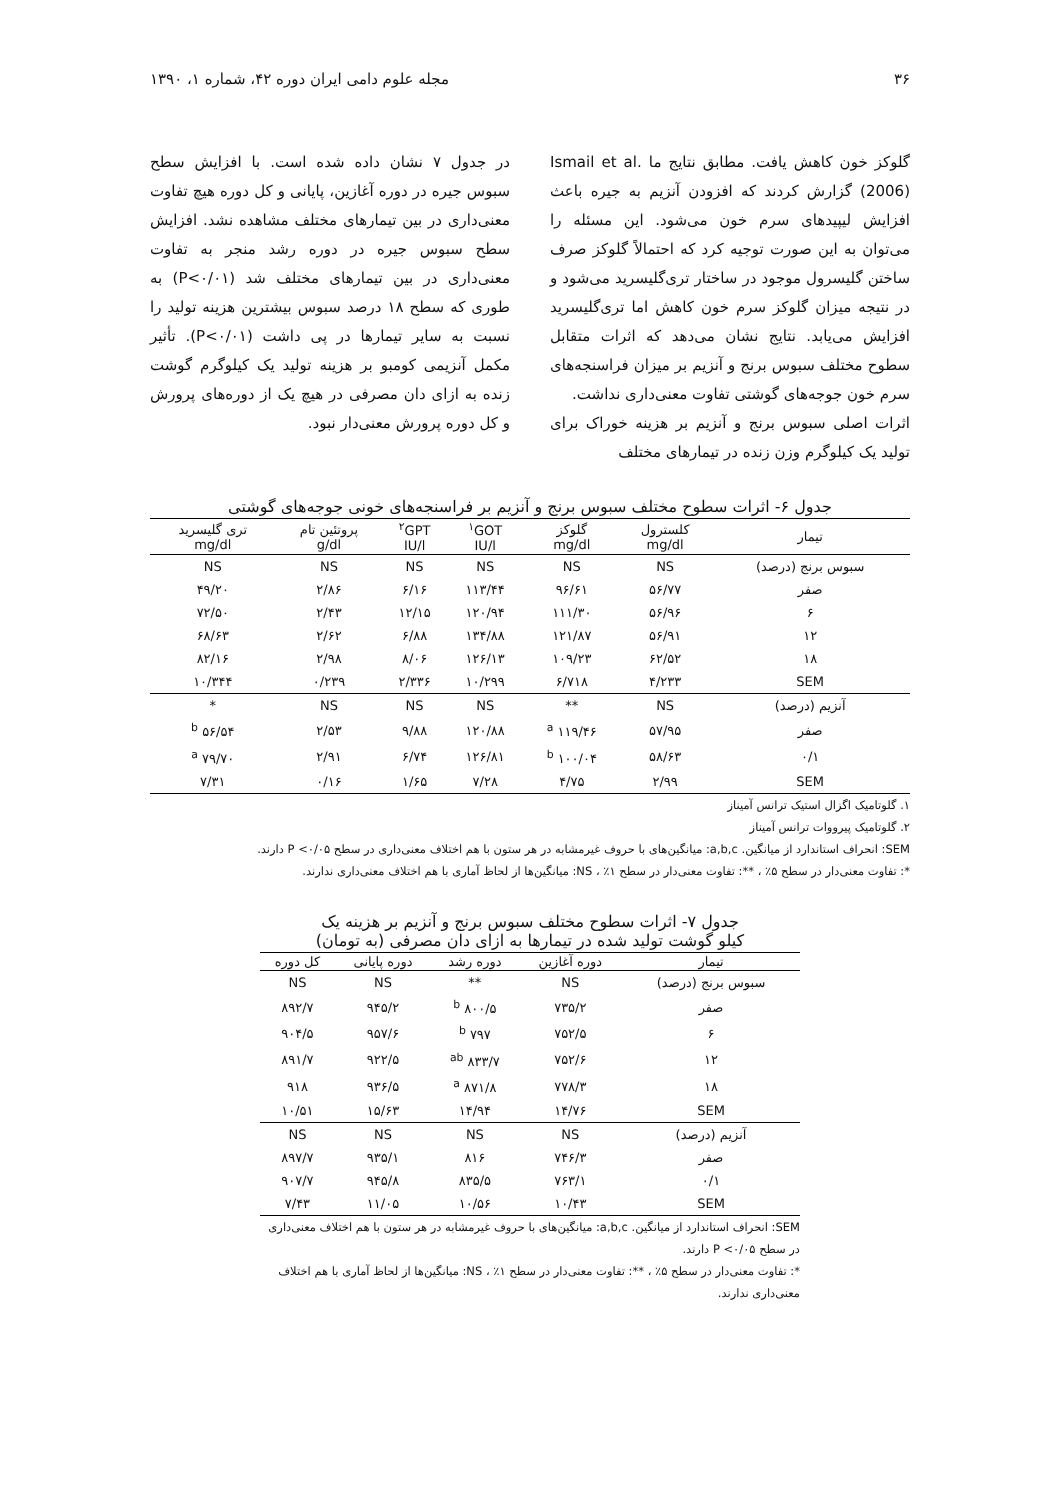۳۶ مجله علوم دامی ایران دوره ۴۲، شماره ۱، ۱۳۹۰
گلوکز خون کاهش یافت. مطابق نتایج ما Ismail et al. (2006) گزارش کردند که افزودن آنزیم به جیره باعث افزایش لیپیدهای سرم خون می‌شود. این مسئله را می‌توان به این صورت توجیه کرد که احتمالاً گلوکز صرف ساختن گلیسرول موجود در ساختار تری‌گلیسرید می‌شود و در نتیجه میزان گلوکز سرم خون کاهش اما تری‌گلیسرید افزایش می‌یابد. نتایج نشان می‌دهد که اثرات متقابل سطوح مختلف سبوس برنج و آنزیم بر میزان فراسنجه‌های سرم خون جوجه‌های گوشتی تفاوت معنی‌داری نداشت.
اثرات اصلی سبوس برنج و آنزیم بر هزینه خوراک برای تولید یک کیلوگرم وزن زنده در تیمارهای مختلف
در جدول ۷ نشان داده شده است. با افزایش سطح سبوس جیره در دوره آغازین، پایانی و کل دوره هیچ تفاوت معنی‌داری در بین تیمارهای مختلف مشاهده نشد. افزایش سطح سبوس جیره در دوره رشد منجر به تفاوت معنی‌داری در بین تیمارهای مختلف شد (P<۰/۰۱) به طوری که سطح ۱۸ درصد سبوس بیشترین هزینه تولید را نسبت به سایر تیمارها در پی داشت (P<۰/۰۱). تأثیر مکمل آنزیمی کومبو بر هزینه تولید یک کیلوگرم گوشت زنده به ازای دان مصرفی در هیچ یک از دوره‌های پرورش و کل دوره پرورش معنی‌دار نبود.
جدول ۶- اثرات سطوح مختلف سبوس برنج و آنزیم بر فراسنجه‌های خونی جوجه‌های گوشتی
| تیمار | کلسترول mg/dl | گلوکز mg/dl | <sup>۱</sup> GOT IU/l | <sup>۲</sup> GPT IU/l | پروتئین تام g/dl | تری گلیسرید mg/dl |
| --- | --- | --- | --- | --- | --- | --- |
| سبوس برنج (درصد) | NS | NS | NS | NS | NS | NS |
| صفر | ۵۶/۷۷ | ۹۶/۶۱ | ۱۱۳/۴۴ | ۶/۱۶ | ۲/۸۶ | ۴۹/۲۰ |
| ۶ | ۵۶/۹۶ | ۱۱۱/۳۰ | ۱۲۰/۹۴ | ۱۲/۱۵ | ۲/۴۳ | ۷۲/۵۰ |
| ۱۲ | ۵۶/۹۱ | ۱۲۱/۸۷ | ۱۳۴/۸۸ | ۶/۸۸ | ۲/۶۲ | ۶۸/۶۳ |
| ۱۸ | ۶۲/۵۲ | ۱۰۹/۲۳ | ۱۲۶/۱۳ | ۸/۰۶ | ۲/۹۸ | ۸۲/۱۶ |
| SEM | ۴/۲۳۳ | ۶/۷۱۸ | ۱۰/۲۹۹ | ۲/۳۳۶ | ۰/۲۳۹ | ۱۰/۳۴۴ |
| آنزیم (درصد) | NS | ** | NS | NS | NS | * |
| صفر | ۵۷/۹۵ | ۱۱۹/۴۶ <sup>a</sup> | ۱۲۰/۸۸ | ۹/۸۸ | ۲/۵۳ | ۵۶/۵۴ <sup>b</sup> |
| ۰/۱ | ۵۸/۶۳ | ۱۰۰/۰۴ <sup>b</sup> | ۱۲۶/۸۱ | ۶/۷۴ | ۲/۹۱ | ۷۹/۷۰ <sup>a</sup> |
| SEM | ۲/۹۹ | ۴/۷۵ | ۷/۲۸ | ۱/۶۵ | ۰/۱۶ | ۷/۳۱ |
۱. گلوتامیک اگزال استیک ترانس آمیناز
۲. گلوتامیک پیرووات ترانس آمیناز
SEM: انحراف استاندارد از میانگین. a,b,c: میانگین‌های با حروف غیرمشابه در هر ستون با هم اختلاف معنی‌داری در سطح P <۰/۰۵ دارند.
*: تفاوت معنی‌دار در سطح ۵٪ ، **: تفاوت معنی‌دار در سطح ۱٪ ، NS: میانگین‌ها از لحاظ آماری با هم اختلاف معنی‌داری ندارند.
جدول ۷- اثرات سطوح مختلف سبوس برنج و آنزیم بر هزینه یک
کیلو گوشت تولید شده در تیمارها به ازای دان مصرفی (به تومان)
| تیمار | دوره آغازین | دوره رشد | دوره پایانی | کل دوره |
| --- | --- | --- | --- | --- |
| سبوس برنج (درصد) | NS | ** | NS | NS |
| صفر | ۷۳۵/۲ | ۸۰۰/۵ <sup>b</sup> | ۹۴۵/۲ | ۸۹۲/۷ |
| ۶ | ۷۵۲/۵ | ۷۹۷ <sup>b</sup> | ۹۵۷/۶ | ۹۰۴/۵ |
| ۱۲ | ۷۵۲/۶ | ۸۳۳/۷ <sup>ab</sup> | ۹۲۲/۵ | ۸۹۱/۷ |
| ۱۸ | ۷۷۸/۳ | ۸۷۱/۸ <sup>a</sup> | ۹۳۶/۵ | ۹۱۸ |
| SEM | ۱۴/۷۶ | ۱۴/۹۴ | ۱۵/۶۳ | ۱۰/۵۱ |
| آنزیم (درصد) | NS | NS | NS | NS |
| صفر | ۷۴۶/۳ | ۸۱۶ | ۹۳۵/۱ | ۸۹۷/۷ |
| ۰/۱ | ۷۶۳/۱ | ۸۳۵/۵ | ۹۴۵/۸ | ۹۰۷/۷ |
| SEM | ۱۰/۴۳ | ۱۰/۵۶ | ۱۱/۰۵ | ۷/۴۳ |
SEM: انحراف استاندارد از میانگین. a,b,c: میانگین‌های با حروف غیرمشابه در هر ستون با هم اختلاف معنی‌داری در سطح P <۰/۰۵ دارند.
*: تفاوت معنی‌دار در سطح ۵٪ ، **: تفاوت معنی‌دار در سطح ۱٪ ، NS: میانگین‌ها از لحاظ آماری با هم اختلاف معنی‌داری ندارند.